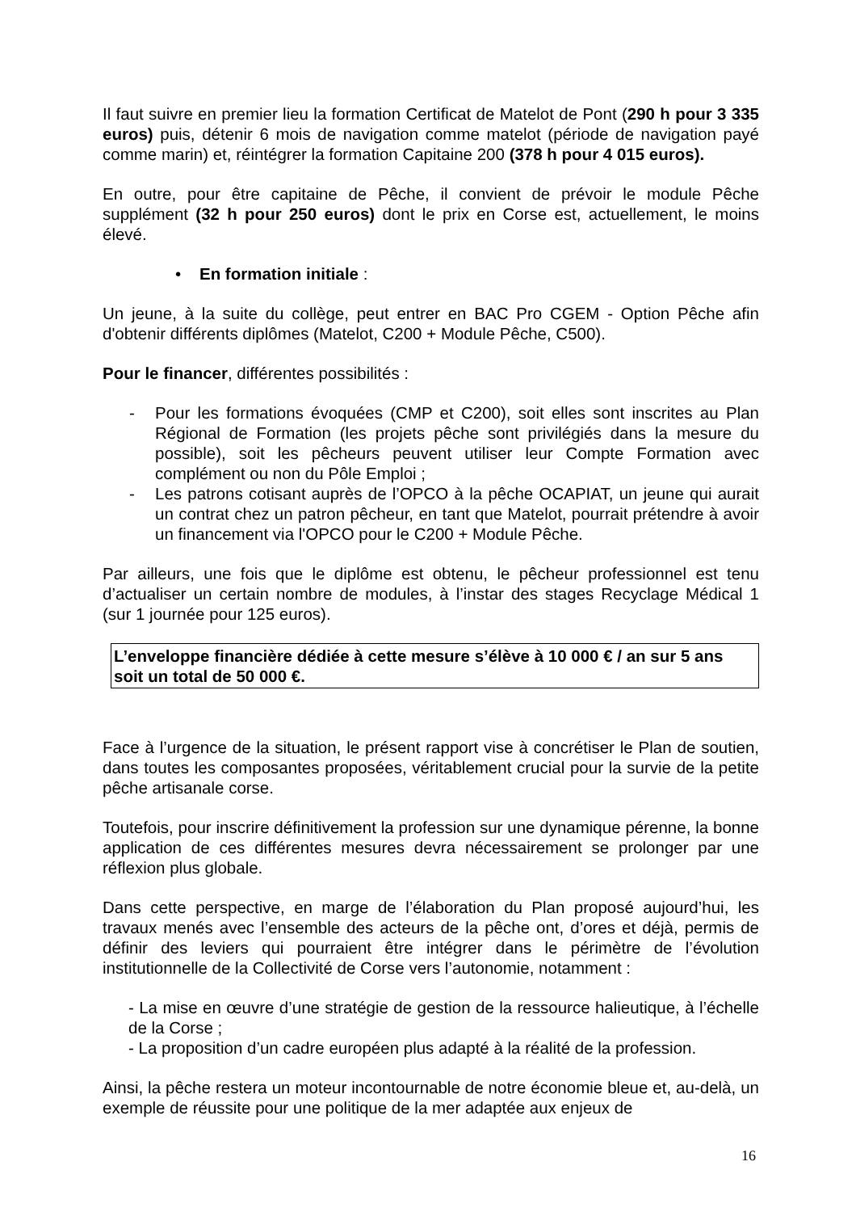Il faut suivre en premier lieu la formation Certificat de Matelot de Pont (290 h pour 3 335 euros) puis, détenir 6 mois de navigation comme matelot (période de navigation payé comme marin) et, réintégrer la formation Capitaine 200 (378 h pour 4 015 euros).
En outre, pour être capitaine de Pêche, il convient de prévoir le module Pêche supplément (32 h pour 250 euros) dont le prix en Corse est, actuellement, le moins élevé.
• En formation initiale :
Un jeune, à la suite du collège, peut entrer en BAC Pro CGEM - Option Pêche afin d'obtenir différents diplômes (Matelot, C200 + Module Pêche, C500).
Pour le financer, différentes possibilités :
- Pour les formations évoquées (CMP et C200), soit elles sont inscrites au Plan Régional de Formation (les projets pêche sont privilégiés dans la mesure du possible), soit les pêcheurs peuvent utiliser leur Compte Formation avec complément ou non du Pôle Emploi ;
- Les patrons cotisant auprès de l’OPCO à la pêche OCAPIAT, un jeune qui aurait un contrat chez un patron pêcheur, en tant que Matelot, pourrait prétendre à avoir un financement via l'OPCO pour le C200 + Module Pêche.
Par ailleurs, une fois que le diplôme est obtenu, le pêcheur professionnel est tenu d’actualiser un certain nombre de modules, à l’instar des stages Recyclage Médical 1 (sur 1 journée pour 125 euros).
L’enveloppe financière dédiée à cette mesure s’élève à 10 000 € / an sur 5 ans soit un total de 50 000 €.
Face à l’urgence de la situation, le présent rapport vise à concrétiser le Plan de soutien, dans toutes les composantes proposées, véritablement crucial pour la survie de la petite pêche artisanale corse.
Toutefois, pour inscrire définitivement la profession sur une dynamique pérenne, la bonne application de ces différentes mesures devra nécessairement se prolonger par une réflexion plus globale.
Dans cette perspective, en marge de l’élaboration du Plan proposé aujourd’hui, les travaux menés avec l’ensemble des acteurs de la pêche ont, d’ores et déjà, permis de définir des leviers qui pourraient être intégrer dans le périmètre de l’évolution institutionnelle de la Collectivité de Corse vers l’autonomie, notamment :
- La mise en œuvre d’une stratégie de gestion de la ressource halieutique, à l’échelle de la Corse ;
- La proposition d’un cadre européen plus adapté à la réalité de la profession.
Ainsi, la pêche restera un moteur incontournable de notre économie bleue et, au-delà, un exemple de réussite pour une politique de la mer adaptée aux enjeux de
16